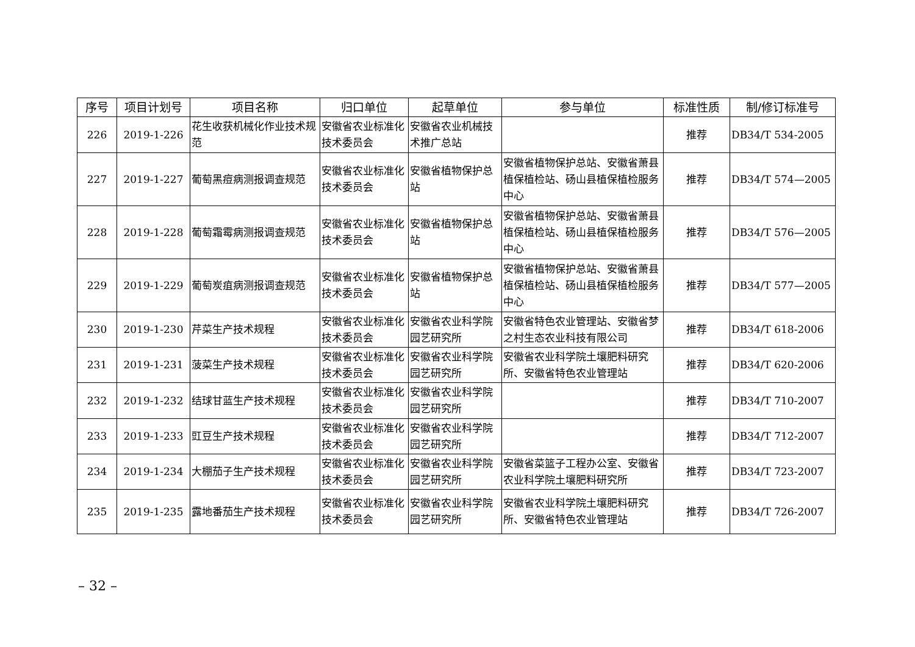| 序号 | 项目计划号 | 项目名称 | 归口单位 | 起草单位 | 参与单位 | 标准性质 | 制/修订标准号 |
| --- | --- | --- | --- | --- | --- | --- | --- |
| 226 | 2019-1-226 | 花生收获机械化作业技术规范 | 安徽省农业标准化技术委员会 | 安徽省农业机械技术推广总站 | | 推荐 | DB34/T 534-2005 |
| 227 | 2019-1-227 | 葡萄黑痘病测报调查规范 | 安徽省农业标准化技术委员会 | 安徽省植物保护总站 | 安徽省植物保护总站、安徽省萧县植保植检站、砀山县植保植检服务中心 | 推荐 | DB34/T 574—2005 |
| 228 | 2019-1-228 | 葡萄霜霉病测报调查规范 | 安徽省农业标准化技术委员会 | 安徽省植物保护总站 | 安徽省植物保护总站、安徽省萧县植保植检站、砀山县植保植检服务中心 | 推荐 | DB34/T 576—2005 |
| 229 | 2019-1-229 | 葡萄炭疽病测报调查规范 | 安徽省农业标准化技术委员会 | 安徽省植物保护总站 | 安徽省植物保护总站、安徽省萧县植保植检站、砀山县植保植检服务中心 | 推荐 | DB34/T 577—2005 |
| 230 | 2019-1-230 | 芹菜生产技术规程 | 安徽省农业标准化技术委员会 | 安徽省农业科学院园艺研究所 | 安徽省特色农业管理站、安徽省梦之村生态农业科技有限公司 | 推荐 | DB34/T 618-2006 |
| 231 | 2019-1-231 | 菠菜生产技术规程 | 安徽省农业标准化技术委员会 | 安徽省农业科学院园艺研究所 | 安徽省农业科学院土壤肥料研究所、安徽省特色农业管理站 | 推荐 | DB34/T 620-2006 |
| 232 | 2019-1-232 | 结球甘蓝生产技术规程 | 安徽省农业标准化技术委员会 | 安徽省农业科学院园艺研究所 | | 推荐 | DB34/T 710-2007 |
| 233 | 2019-1-233 | 豇豆生产技术规程 | 安徽省农业标准化技术委员会 | 安徽省农业科学院园艺研究所 | | 推荐 | DB34/T 712-2007 |
| 234 | 2019-1-234 | 大棚茄子生产技术规程 | 安徽省农业标准化技术委员会 | 安徽省农业科学院园艺研究所 | 安徽省菜篮子工程办公室、安徽省农业科学院土壤肥料研究所 | 推荐 | DB34/T 723-2007 |
| 235 | 2019-1-235 | 露地番茄生产技术规程 | 安徽省农业标准化技术委员会 | 安徽省农业科学院园艺研究所 | 安徽省农业科学院土壤肥料研究所、安徽省特色农业管理站 | 推荐 | DB34/T 726-2007 |
– 32 –